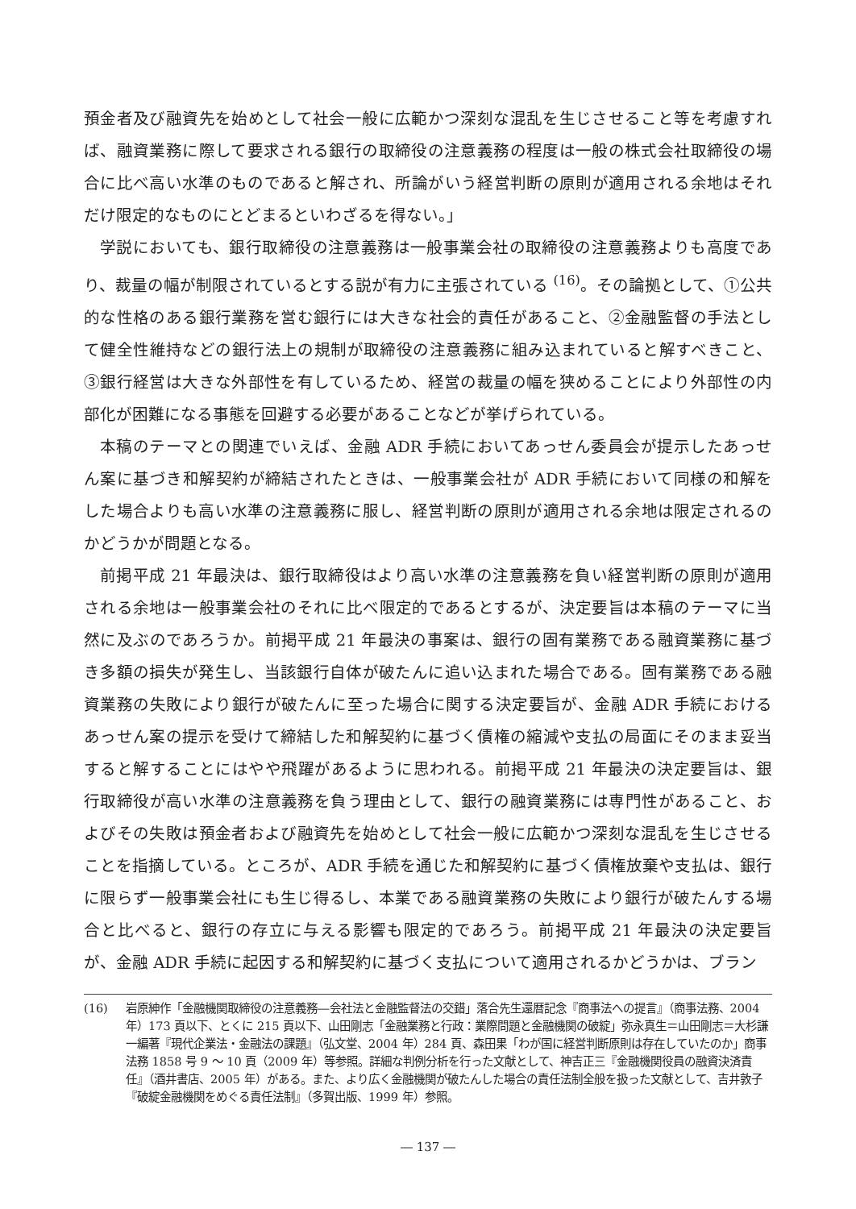預金者及び融資先を始めとして社会一般に広範かつ深刻な混乱を生じさせること等を考慮すれば、融資業務に際して要求される銀行の取締役の注意義務の程度は一般の株式会社取締役の場合に比べ高い水準のものであると解され、所論がいう経営判断の原則が適用される余地はそれだけ限定的なものにとどまるといわざるを得ない。」
学説においても、銀行取締役の注意義務は一般事業会社の取締役の注意義務よりも高度であり、裁量の幅が制限されているとする説が有力に主張されている <sup>(16)</sup>。その論拠として、①公共的な性格のある銀行業務を営む銀行には大きな社会的責任があること、②金融監督の手法として健全性維持などの銀行法上の規制が取締役の注意義務に組み込まれていると解すべきこと、③銀行経営は大きな外部性を有しているため、経営の裁量の幅を狭めることにより外部性の内部化が困難になる事態を回避する必要があることなどが挙げられている。
本稿のテーマとの関連でいえば、金融 ADR 手続においてあっせん委員会が提示したあっせん案に基づき和解契約が締結されたときは、一般事業会社が ADR 手続において同様の和解をした場合よりも高い水準の注意義務に服し、経営判断の原則が適用される余地は限定されるのかどうかが問題となる。
前掲平成 21 年最決は、銀行取締役はより高い水準の注意義務を負い経営判断の原則が適用される余地は一般事業会社のそれに比べ限定的であるとするが、決定要旨は本稿のテーマに当然に及ぶのであろうか。前掲平成 21 年最決の事案は、銀行の固有業務である融資業務に基づき多額の損失が発生し、当該銀行自体が破たんに追い込まれた場合である。固有業務である融資業務の失敗により銀行が破たんに至った場合に関する決定要旨が、金融 ADR 手続におけるあっせん案の提示を受けて締結した和解契約に基づく債権の縮減や支払の局面にそのまま妥当すると解することにはやや飛躍があるように思われる。前掲平成 21 年最決の決定要旨は、銀行取締役が高い水準の注意義務を負う理由として、銀行の融資業務には専門性があること、およびその失敗は預金者および融資先を始めとして社会一般に広範かつ深刻な混乱を生じさせることを指摘している。ところが、ADR 手続を通じた和解契約に基づく債権放棄や支払は、銀行に限らず一般事業会社にも生じ得るし、本業である融資業務の失敗により銀行が破たんする場合と比べると、銀行の存立に与える影響も限定的であろう。前掲平成 21 年最決の決定要旨が、金融 ADR 手続に起因する和解契約に基づく支払について適用されるかどうかは、ブラン
(16) 岩原紳作「金融機関取締役の注意義務―会社法と金融監督法の交錯」落合先生還暦記念『商事法への提言』（商事法務、2004 年）173 頁以下、とくに 215 頁以下、山田剛志「金融業務と行政：業際問題と金融機関の破綻」弥永真生＝山田剛志＝大杉謙一編著『現代企業法・金融法の課題』（弘文堂、2004 年）284 頁、森田果「わが国に経営判断原則は存在していたのか」商事法務 1858 号 9 ～ 10 頁（2009 年）等参照。詳細な判例分析を行った文献として、神吉正三『金融機関役員の融資決済責任』（酒井書店、2005 年）がある。また、より広く金融機関が破たんした場合の責任法制全般を扱った文献として、吉井敦子『破綻金融機関をめぐる責任法制』（多賀出版、1999 年）参照。
― 137 ―